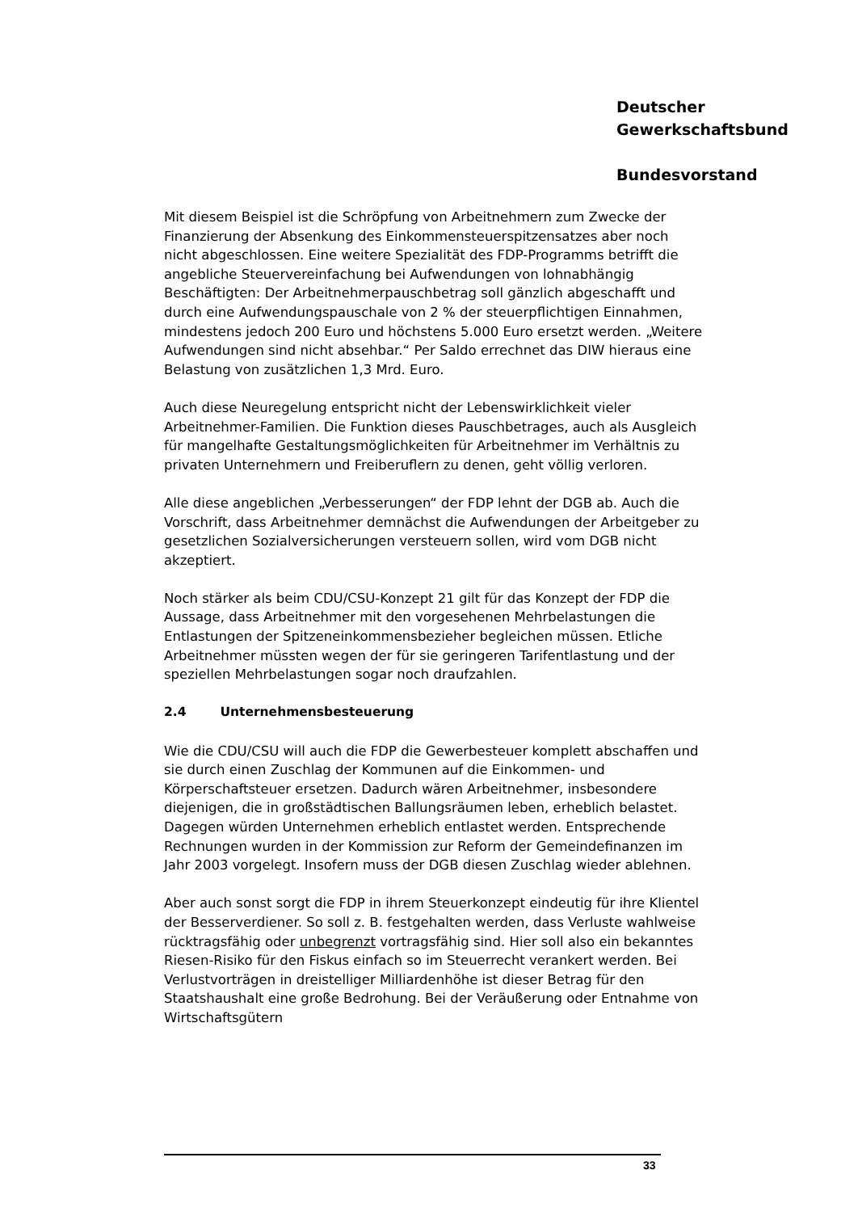Deutscher
Gewerkschaftsbund
Bundesvorstand
Mit diesem Beispiel ist die Schröpfung von Arbeitnehmern zum Zwecke der Finanzierung der Absenkung des Einkommensteuerspitzensatzes aber noch nicht abgeschlossen. Eine weitere Spezialität des FDP-Programms betrifft die angebliche Steuervereinfachung bei Aufwendungen von lohnabhängig Beschäftigten: Der Arbeitnehmerpauschbetrag soll gänzlich abgeschafft und durch eine Aufwendungspauschale von 2 % der steuerpflichtigen Einnahmen, mindestens jedoch 200 Euro und höchstens 5.000 Euro ersetzt werden. „Weitere Aufwendungen sind nicht absehbar.“ Per Saldo errechnet das DIW hieraus eine Belastung von zusätzlichen 1,3 Mrd. Euro.
Auch diese Neuregelung entspricht nicht der Lebenswirklichkeit vieler Arbeitnehmer-Familien. Die Funktion dieses Pauschbetrages, auch als Ausgleich für mangelhafte Gestaltungsmöglichkeiten für Arbeitnehmer im Verhältnis zu privaten Unternehmern und Freiberuflern zu denen, geht völlig verloren.
Alle diese angeblichen „Verbesserungen“ der FDP lehnt der DGB ab. Auch die Vorschrift, dass Arbeitnehmer demnächst die Aufwendungen der Arbeitgeber zu gesetzlichen Sozialversicherungen versteuern sollen, wird vom DGB nicht akzeptiert.
Noch stärker als beim CDU/CSU-Konzept 21 gilt für das Konzept der FDP die Aussage, dass Arbeitnehmer mit den vorgesehenen Mehrbelastungen die Entlastungen der Spitzeneinkommensbezieher begleichen müssen. Etliche Arbeitnehmer müssten wegen der für sie geringeren Tarifentlastung und der speziellen Mehrbelastungen sogar noch draufzahlen.
2.4 Unternehmensbesteuerung
Wie die CDU/CSU will auch die FDP die Gewerbesteuer komplett abschaffen und sie durch einen Zuschlag der Kommunen auf die Einkommen- und Körperschaftsteuer ersetzen. Dadurch wären Arbeitnehmer, insbesondere diejenigen, die in großstädtischen Ballungsräumen leben, erheblich belastet. Dagegen würden Unternehmen erheblich entlastet werden. Entsprechende Rechnungen wurden in der Kommission zur Reform der Gemeindefinanzen im Jahr 2003 vorgelegt. Insofern muss der DGB diesen Zuschlag wieder ablehnen.
Aber auch sonst sorgt die FDP in ihrem Steuerkonzept eindeutig für ihre Klientel der Besserverdiener. So soll z. B. festgehalten werden, dass Verluste wahlweise rücktragsfähig oder unbegrenzt vortragsfähig sind. Hier soll also ein bekanntes Riesen-Risiko für den Fiskus einfach so im Steuerrecht verankert werden. Bei Verlustvorträgen in dreistelliger Milliardenhöhe ist dieser Betrag für den Staatshaushalt eine große Bedrohung. Bei der Veräußerung oder Entnahme von Wirtschaftsgütern
33